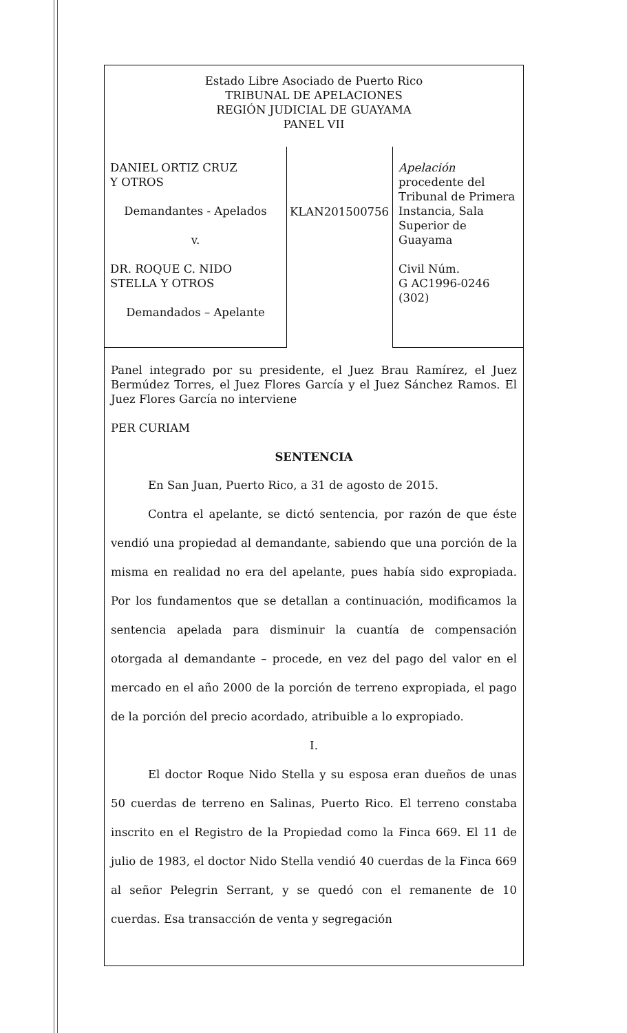Estado Libre Asociado de Puerto Rico
TRIBUNAL DE APELACIONES
REGIÓN JUDICIAL DE GUAYAMA
PANEL VII
| DANIEL ORTIZ CRUZ Y OTROS Demandantes - Apelados v. DR. ROQUE C. NIDO STELLA Y OTROS Demandados – Apelante | KLAN201500756 | Apelación procedente del Tribunal de Primera Instancia, Sala Superior de Guayama Civil Núm. G AC1996-0246 (302) |
Panel integrado por su presidente, el Juez Brau Ramírez, el Juez Bermúdez Torres, el Juez Flores García y el Juez Sánchez Ramos. El Juez Flores García no interviene
PER CURIAM
SENTENCIA
En San Juan, Puerto Rico, a 31 de agosto de 2015.
Contra el apelante, se dictó sentencia, por razón de que éste vendió una propiedad al demandante, sabiendo que una porción de la misma en realidad no era del apelante, pues había sido expropiada. Por los fundamentos que se detallan a continuación, modificamos la sentencia apelada para disminuir la cuantía de compensación otorgada al demandante – procede, en vez del pago del valor en el mercado en el año 2000 de la porción de terreno expropiada, el pago de la porción del precio acordado, atribuible a lo expropiado.
I.
El doctor Roque Nido Stella y su esposa eran dueños de unas 50 cuerdas de terreno en Salinas, Puerto Rico. El terreno constaba inscrito en el Registro de la Propiedad como la Finca 669. El 11 de julio de 1983, el doctor Nido Stella vendió 40 cuerdas de la Finca 669 al señor Pelegrin Serrant, y se quedó con el remanente de 10 cuerdas. Esa transacción de venta y segregación